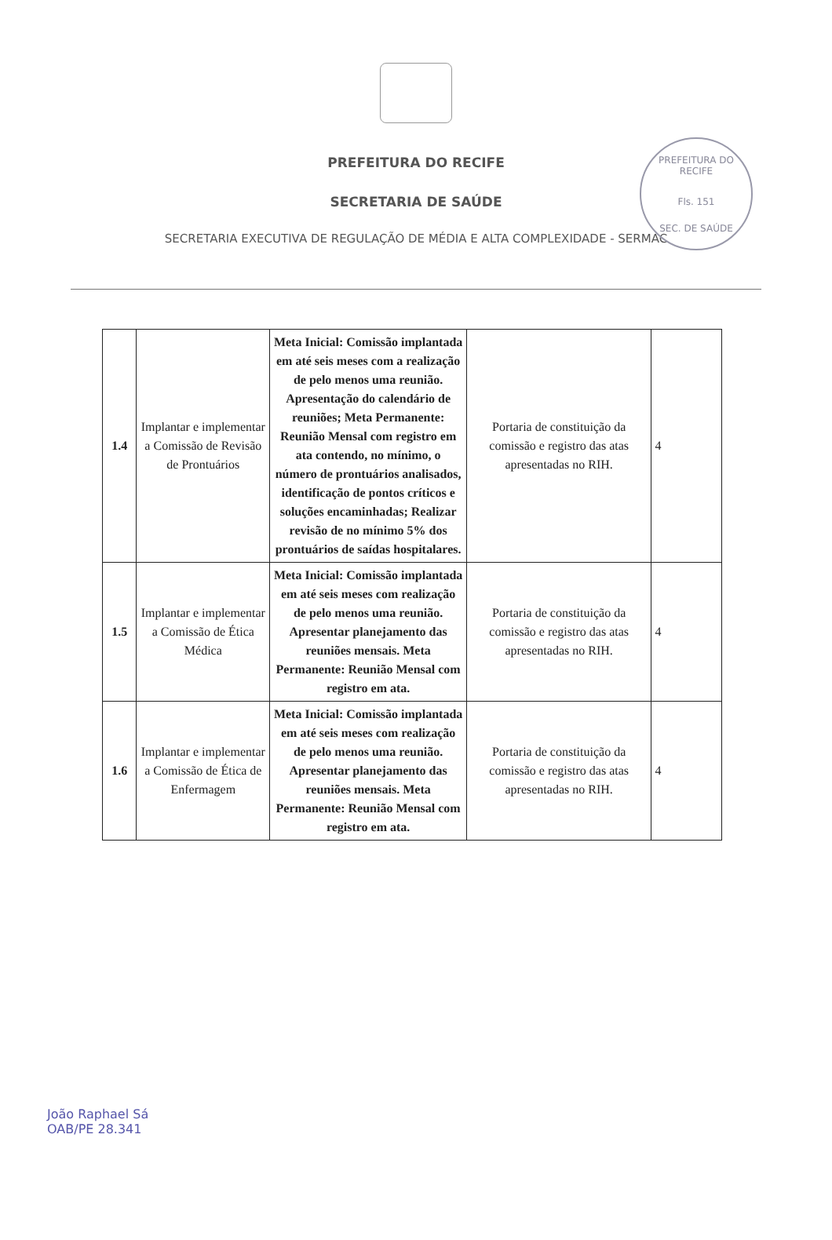PREFEITURA DO RECIFE
Fls. 151
SEC. DE SAÚDE
PREFEITURA DO RECIFE
SECRETARIA DE SAÚDE
SECRETARIA EXECUTIVA DE REGULAÇÃO DE MÉDIA E ALTA COMPLEXIDADE - SERMAC
| 1.4 | Implantar e implementar a Comissão de Revisão de Prontuários | Meta Inicial: Comissão implantada em até seis meses com a realização de pelo menos uma reunião. Apresentação do calendário de reuniões; Meta Permanente: Reunião Mensal com registro em ata contendo, no mínimo, o número de prontuários analisados, identificação de pontos críticos e soluções encaminhadas; Realizar revisão de no mínimo 5% dos prontuários de saídas hospitalares. | Portaria de constituição da comissão e registro das atas apresentadas no RIH. | 4 |
| 1.5 | Implantar e implementar a Comissão de Ética Médica | Meta Inicial: Comissão implantada em até seis meses com realização de pelo menos uma reunião. Apresentar planejamento das reuniões mensais. Meta Permanente: Reunião Mensal com registro em ata. | Portaria de constituição da comissão e registro das atas apresentadas no RIH. | 4 |
| 1.6 | Implantar e implementar a Comissão de Ética de Enfermagem | Meta Inicial: Comissão implantada em até seis meses com realização de pelo menos uma reunião. Apresentar planejamento das reuniões mensais. Meta Permanente: Reunião Mensal com registro em ata. | Portaria de constituição da comissão e registro das atas apresentadas no RIH. | 4 |
João Raphael Sá
OAB/PE 28.341